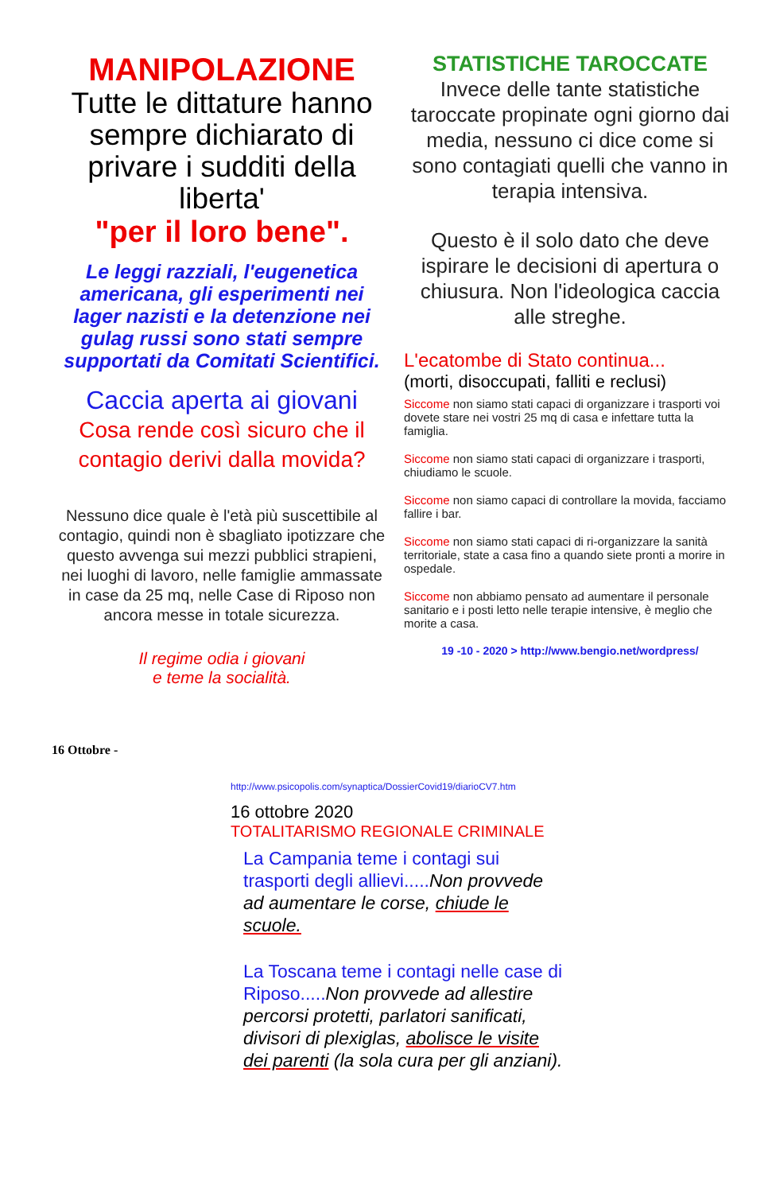MANIPOLAZIONE
Tutte le dittature hanno sempre dichiarato di privare i sudditi della liberta'
"per il loro bene".
Le leggi razziali, l'eugenetica americana, gli esperimenti nei lager nazisti e la detenzione nei gulag russi sono stati sempre supportati da Comitati Scientifici.
Caccia aperta ai giovani
Cosa rende così sicuro che il contagio derivi dalla movida?
Nessuno dice quale è l'età più suscettibile al contagio, quindi non è sbagliato ipotizzare che questo avvenga sui mezzi pubblici strapieni, nei luoghi di lavoro, nelle famiglie ammassate in case da 25 mq, nelle Case di Riposo non ancora messe in totale sicurezza.
Il regime odia i giovani
e teme la socialità.
STATISTICHE TAROCCATE
Invece delle tante statistiche taroccate propinate ogni giorno dai media, nessuno ci dice come si sono contagiati quelli che vanno in terapia intensiva.
Questo è il solo dato che deve ispirare le decisioni di apertura o chiusura. Non l'ideologica caccia alle streghe.
L'ecatombe di Stato continua...
(morti, disoccupati, falliti e reclusi)
Siccome non siamo stati capaci di organizzare i trasporti voi dovete stare nei vostri 25 mq di casa e infettare tutta la famiglia.
Siccome non siamo stati capaci di organizzare i trasporti, chiudiamo le scuole.
Siccome non siamo capaci di controllare la movida, facciamo fallire i bar.
Siccome non siamo stati capaci di ri-organizzare la sanità territoriale, state a casa fino a quando siete pronti a morire in ospedale.
Siccome non abbiamo pensato ad aumentare il personale sanitario e i posti letto nelle terapie intensive, è meglio che morite a casa.
19 -10 - 2020 > http://www.bengio.net/wordpress/
16 Ottobre -
http://www.psicopolis.com/synaptica/DossierCovid19/diarioCV7.htm
16 ottobre 2020
TOTALITARISMO REGIONALE CRIMINALE
La Campania teme i contagi sui trasporti degli allievi..... Non provvede ad aumentare le corse, chiude le scuole.
La Toscana teme i contagi nelle case di Riposo..... Non provvede ad allestire percorsi protetti, parlatori sanificati, divisori di plexiglas, abolisce le visite dei parenti (la sola cura per gli anziani).